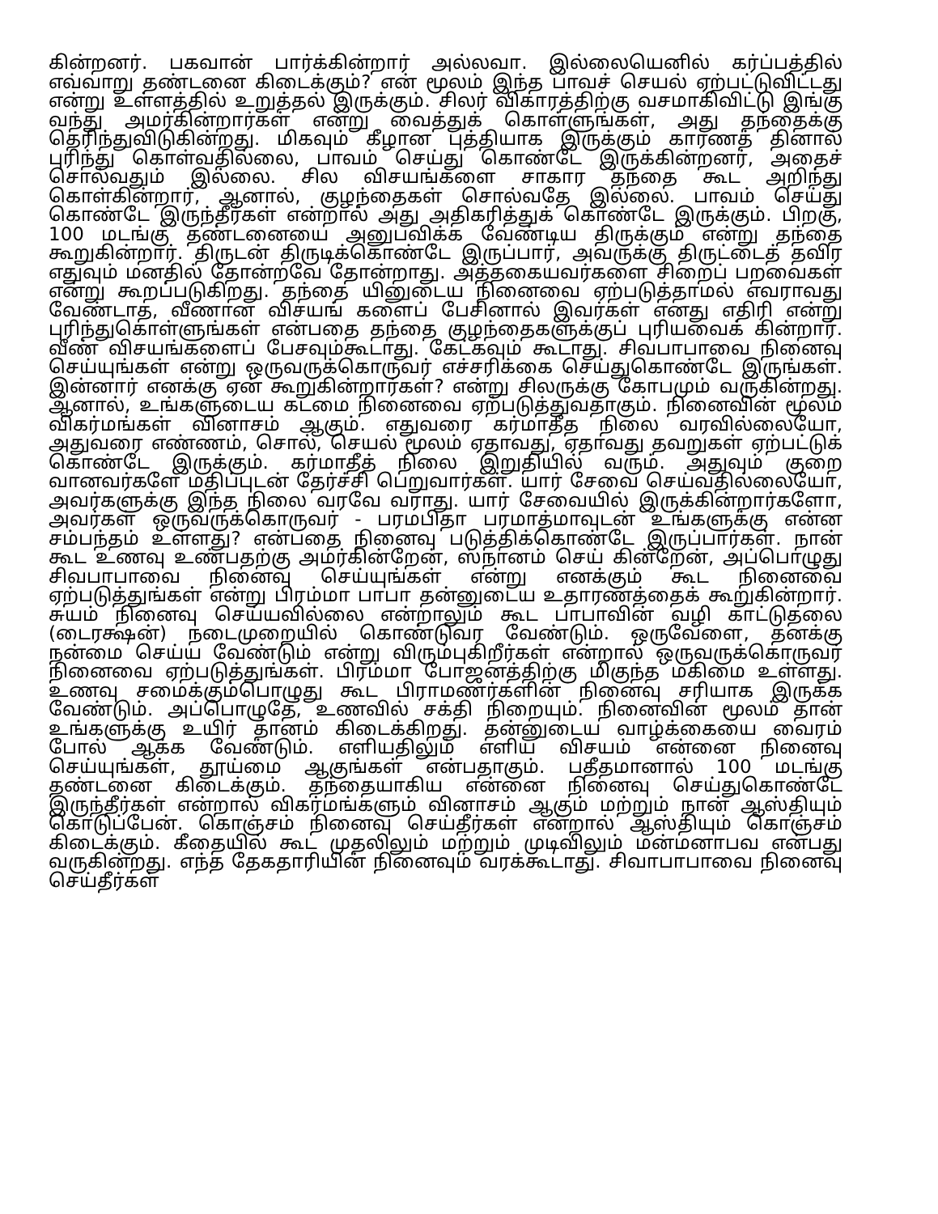கின்றனர். பகவான் பார்க்கின்றார் அல்லவா. இல்லையெனில் கர்ப்பத்தில் எவ்வாறு தண்டனை கிடைக்கும்? என் மூலம் இந்த பாவச் செயல் ஏற்பட்டுவிட்டது என்று உள்ளத்தில் உறுத்தல் இருக்கும். சிலர் விகாரத்திற்கு வசமாகிவிட்டு இங்கு வந்து அமர்கின்றார்கள் என்று வைத்துக் கொள்ளுங்கள், அது தந்தைக்கு தெரிந்துவிடுகின்றது. மிகவும் கீழான புத்தியாக இருக்கும் காரணத் தினால் புரிந்து கொள்வதில்லை, பாவம் செய்து கொண்டே இருக்கின்றனர், அதைச் சொல்வதும் இல்லை. சில விசயங்களை சாகார தந்தை கூட அறிந்து கொள்கின்றார், ஆனால், குழந்தைகள் சொல்வதே இல்லை. பாவம் செய்து கொண்டே இருந்தீர்கள் என்றால் அது அதிகரித்துக் கொண்டே இருக்கும். பிறகு, 100 மடங்கு தண்டனையை அனுபவிக்க வேண்டிய திருக்கும் என்று தந்தை கூறுகின்றார். திருடன் திருடிக்கொண்டே இருப்பார், அவருக்கு திருட்டைத் தவிர எதுவும் மனதில் தோன்றவே தோன்றாது. அத்தகையவர்களை சிறைப் பறவைகள் என்று கூறப்படுகிறது. தந்தை யினுடைய நினைவை ஏற்படுத்தாமல் எவராவது வேண்டாத, வீணான விசயங் களைப் பேசினால் இவர்கள் எனது எதிரி என்று புரிந்துகொள்ளுங்கள் என்பதை தந்தை குழந்தைகளுக்குப் புரியவைக் கின்றார். வீண் விசயங்களைப் பேசவும்கூடாது. கேட்கவும் கூடாது. சிவபாபாவை நினைவு செய்யுங்கள் என்று ஒருவருக்கொருவர் எச்சரிக்கை செய்துகொண்டே இருங்கள். இன்னார் எனக்கு ஏன் கூறுகின்றார்கள்? என்று சிலருக்கு கோபமும் வருகின்றது. ஆனால், உங்களுடைய கடமை நினைவை ஏற்படுத்துவதாகும். நினைவின் மூலம் விகர்மங்கள் வினாசம் ஆகும். எதுவரை கர்மாதீத நிலை வரவில்லையோ, அதுவரை எண்ணம், சொல், செயல் மூலம் ஏதாவது, ஏதாவது தவறுகள் ஏற்பட்டுக் கொண்டே இருக்கும். கர்மாதீத் நிலை இறுதியில் வரும். அதுவும் குறை வானவர்களே மதிப்புடன் தேர்ச்சி பெறுவார்கள். யார் சேவை செய்வதில்லையோ, அவர்களுக்கு இந்த நிலை வரவே வராது. யார் சேவையில் இருக்கின்றார்களோ, அவர்கள் ஒருவருக்கொருவர் - பரமபிதா பரமாத்மாவுடன் உங்களுக்கு என்ன சம்பந்தம் உள்ளது? என்பதை நினைவு படுத்திக்கொண்டே இருப்பார்கள். நான் கூட உணவு உண்பதற்கு அமர்கின்றேன், ஸ்நானம் செய் கின்றேன், அப்பொழுது சிவபாபாவை நினைவு செய்யுங்கள் என்று எனக்கும் கூட நினைவை ஏற்படுத்துங்கள் என்று பிரம்மா பாபா தன்னுடைய உதாரணத்தைக் கூறுகின்றார். சுயம் நினைவு செய்யவில்லை என்றாலும் கூட பாபாவின் வழி காட்டுதலை (டைரக்ஷன்) நடைமுறையில் கொண்டுவர வேண்டும். ஒருவேளை, தனக்கு நன்மை செய்ய வேண்டும் என்று விரும்புகிறீர்கள் என்றால் ஒருவருக்கொருவர் நினைவை ஏற்படுத்துங்கள். பிரம்மா போஜனத்திற்கு மிகுந்த மகிமை உள்ளது. உணவு சமைக்கும்பொழுது கூட பிராமணர்களின் நினைவு சரியாக இருக்க வேண்டும். அப்பொழுதே, உணவில் சக்தி நிறையும். நினைவின் மூலம் தான் உங்களுக்கு உயிர் தானம் கிடைக்கிறது. தன்னுடைய வாழ்க்கையை வைரம் போல் ஆக்க வேண்டும். எளியதிலும் எளிய விசயம் என்னை நினைவு செய்யுங்கள், தூய்மை ஆகுங்கள் என்பதாகும். பதீதமானால் 100 மடங்கு தண்டனை கிடைக்கும். தந்தையாகிய என்னை நினைவு செய்துகொண்டே இருந்தீர்கள் என்றால் விகர்மங்களும் வினாசம் ஆகும் மற்றும் நான் ஆஸ்தியும் கொடுப்பேன். கொஞ்சம் நினைவு செய்தீர்கள் என்றால் ஆஸ்தியும் கொஞ்சம் கிடைக்கும். கீதையில் கூட முதலிலும் மற்றும் முடிவிலும் மன்மனாபவ என்பது வருகின்றது. எந்த தேகதாரியின் நினைவும் வரக்கூடாது. சிவாபாபாவை நினைவு செய்தீர்கள்